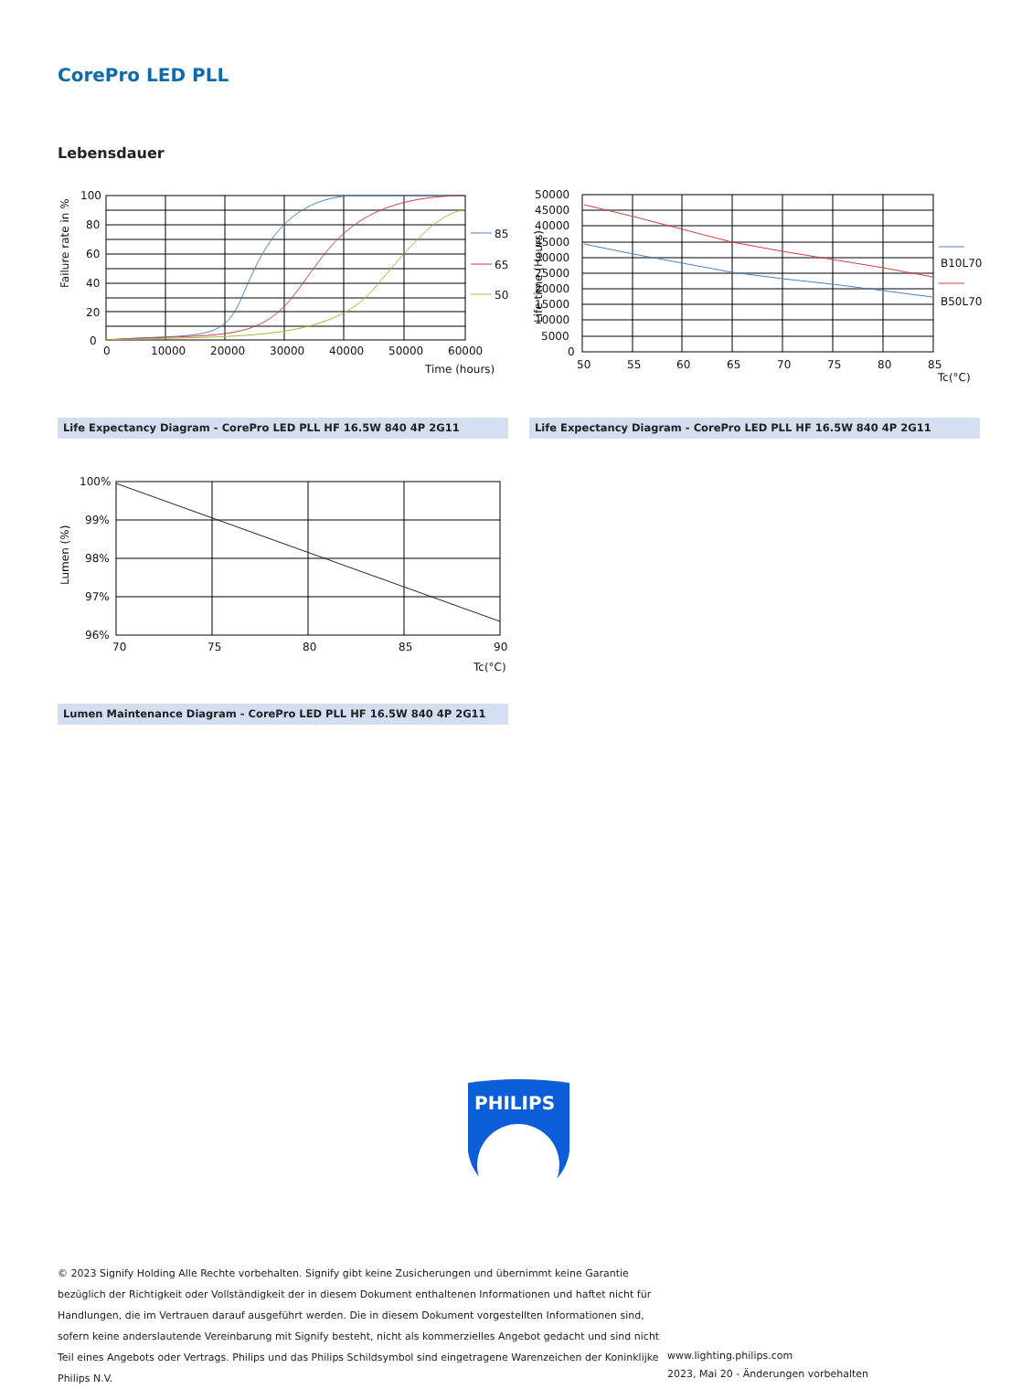CorePro LED PLL
Lebensdauer
85
65
50
100
80
60
40
20
0
0
10000
20000
30000
40000
50000
60000
Time (hours)
Failure rate in %
50000
45000
40000
35000
30000
25000
20000
15000
10000
5000
0
50
55
60
65
70
75
80
85
Tc(°C)
B10L70
B50L70
Life time (Hours)
Life Expectancy Diagram - CorePro LED PLL HF 16.5W 840 4P 2G11 Life Expectancy Diagram - CorePro LED PLL HF 16.5W 840 4P 2G11
100%
99%
98%
97%
96%
70
75
80
85
90
Tc(°C)
Lumen (%)
Lumen Maintenance Diagram - CorePro LED PLL HF 16.5W 840 4P 2G11
PHILIPS
© 2023 Signify Holding Alle Rechte vorbehalten. Signify gibt keine Zusicherungen und übernimmt keine Garantie bezüglich der Richtigkeit oder Vollständigkeit der in diesem Dokument enthaltenen Informationen und haftet nicht für Handlungen, die im Vertrauen darauf ausgeführt werden. Die in diesem Dokument vorgestellten Informationen sind, sofern keine anderslautende Vereinbarung mit Signify besteht, nicht als kommerzielles Angebot gedacht und sind nicht Teil eines Angebots oder Vertrags. Philips und das Philips Schildsymbol sind eingetragene Warenzeichen der Koninklijke Philips N.V.
www.lighting.philips.com
2023, Mai 20 - Änderungen vorbehalten